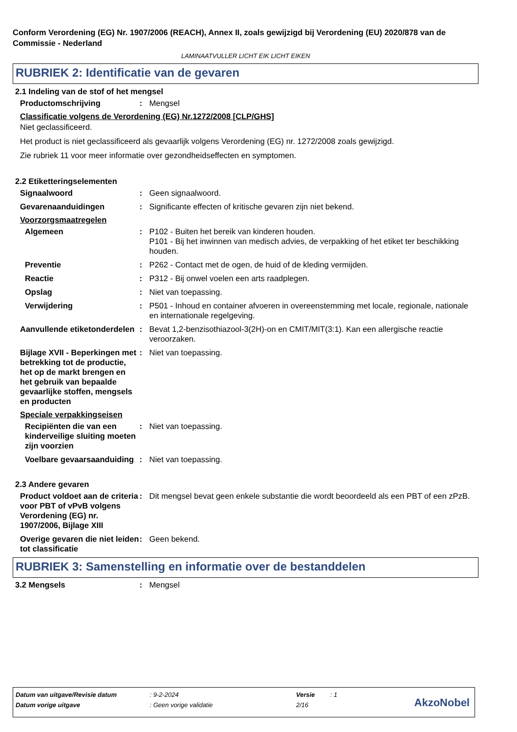Conform Verordening (EG) Nr. 1907/2006 (REACH), Annex II, zoals gewijzigd bij Verordening (EU) 2020/878 van de Commissie - Nederland
LAMINAATVULLER LICHT EIK LICHT EIKEN
RUBRIEK 2: Identificatie van de gevaren
2.1 Indeling van de stof of het mengsel
Productomschrijving : Mengsel
Classificatie volgens de Verordening (EG) Nr.1272/2008 [CLP/GHS]
Niet geclassificeerd.
Het product is niet geclassificeerd als gevaarlijk volgens Verordening (EG) nr. 1272/2008 zoals gewijzigd.
Zie rubriek 11 voor meer informatie over gezondheidseffecten en symptomen.
2.2 Etiketteringselementen
Signaalwoord : Geen signaalwoord.
Gevarenaanduidingen : Significante effecten of kritische gevaren zijn niet bekend.
Voorzorgsmaatregelen
Algemeen : P102 - Buiten het bereik van kinderen houden.
P101 - Bij het inwinnen van medisch advies, de verpakking of het etiket ter beschikking houden.
Preventie : P262 - Contact met de ogen, de huid of de kleding vermijden.
Reactie : P312 - Bij onwel voelen een arts raadplegen.
Opslag : Niet van toepassing.
Verwijdering : P501 - Inhoud en container afvoeren in overeenstemming met locale, regionale, nationale en internationale regelgeving.
Aanvullende etiketonderdelen
: Bevat 1,2-benzisothiazool-3(2H)-on en CMIT/MIT(3:1). Kan een allergische reactie veroorzaken.
Bijlage XVII - Beperkingen met betrekking tot de productie, het op de markt brengen en het gebruik van bepaalde gevaarlijke stoffen, mengsels en producten
: Niet van toepassing.
Speciale verpakkingseisen
Recipiënten die van een kinderveilige sluiting moeten zijn voorzien
: Niet van toepassing.
Voelbare gevaarsaanduiding
: Niet van toepassing.
2.3 Andere gevaren
Product voldoet aan de criteria voor PBT of vPvB volgens Verordening (EG) nr. 1907/2006, Bijlage XIII
: Dit mengsel bevat geen enkele substantie die wordt beoordeeld als een PBT of een zPzB.
Overige gevaren die niet leiden tot classificatie
: Geen bekend.
RUBRIEK 3: Samenstelling en informatie over de bestanddelen
3.2 Mengsels : Mengsel
| Datum van uitgave/Revisie datum | : 9-2-2024 | Versie | : 1 |
| Datum vorige uitgave | : Geen vorige validatie | 2/16 | |
AkzoNobel